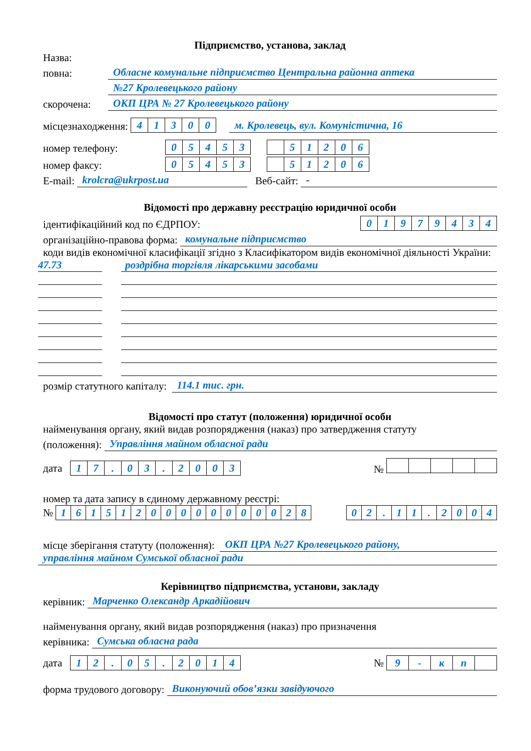Підприємство, установа, заклад
Назва:
повна:
Обласне комунальне підприємство Центральна районна аптека
№27 Кролевецького району
скорочена:
ОКП ЦРА № 27 Кролевецького району
місцезнаходження: 41300
м. Кролевець, вул. Комуністична, 16
номер телефону: 05453 51206
номер факсу: 05453 51206
E-mail:
krolcra@ukrpost.ua
Веб-сайт:
-
Відомості про державну реєстрацію юридичної особи
ідентифікаційний код по ЄДРПОУ: 01979434
організаційно-правова форма:
комунальне підприємство
коди видів економічної класифікації згідно з Класифікатором видів економічної діяльності України:
47.73 роздрібна торгівля лікарськими засобами
розмір статутного капіталу:
114.1 тис. грн.
Відомості про статут (положення) юридичної особи
найменування органу, який видав розпорядження (наказ) про затвердження статуту
(положення):
Управління майном обласної ради
дата 17. 03. 2003 №
номер та дата запису в єдиному державному реєстрі:
№ 16151200000000028 02. 11. 2004
місце зберігання статуту (положення):
ОКП ЦРА №27 Кролевецького району,
управління майном Сумської обласної ради
Керівництво підприємства, установи, закладу
керівник:
Марченко Олександр Аркадійович
найменування органу, який видав розпорядження (наказ) про призначення
керівника:
Сумська обласна рада
дата 12. 05. 2014 № 9 - кп
форма трудового договору:
Виконуючий обов’язки завідуючого